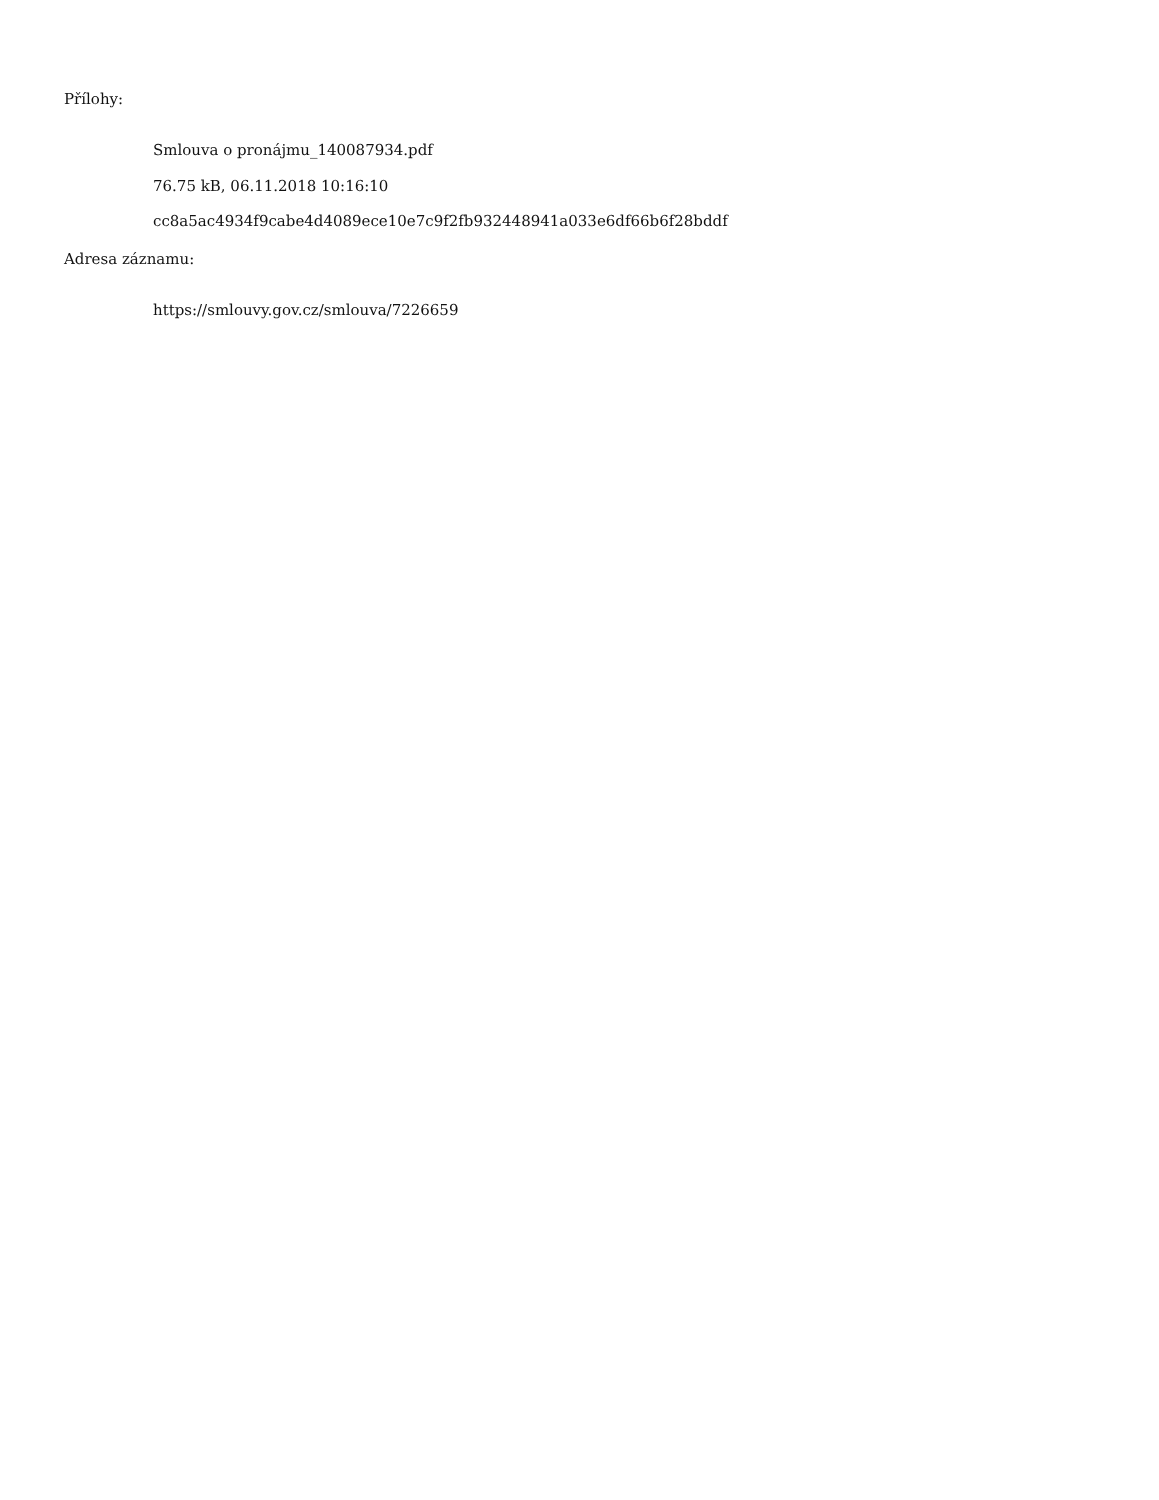Přílohy:
Smlouva o pronájmu_140087934.pdf
76.75 kB, 06.11.2018 10:16:10
cc8a5ac4934f9cabe4d4089ece10e7c9f2fb932448941a033e6df66b6f28bddf
Adresa záznamu:
https://smlouvy.gov.cz/smlouva/7226659